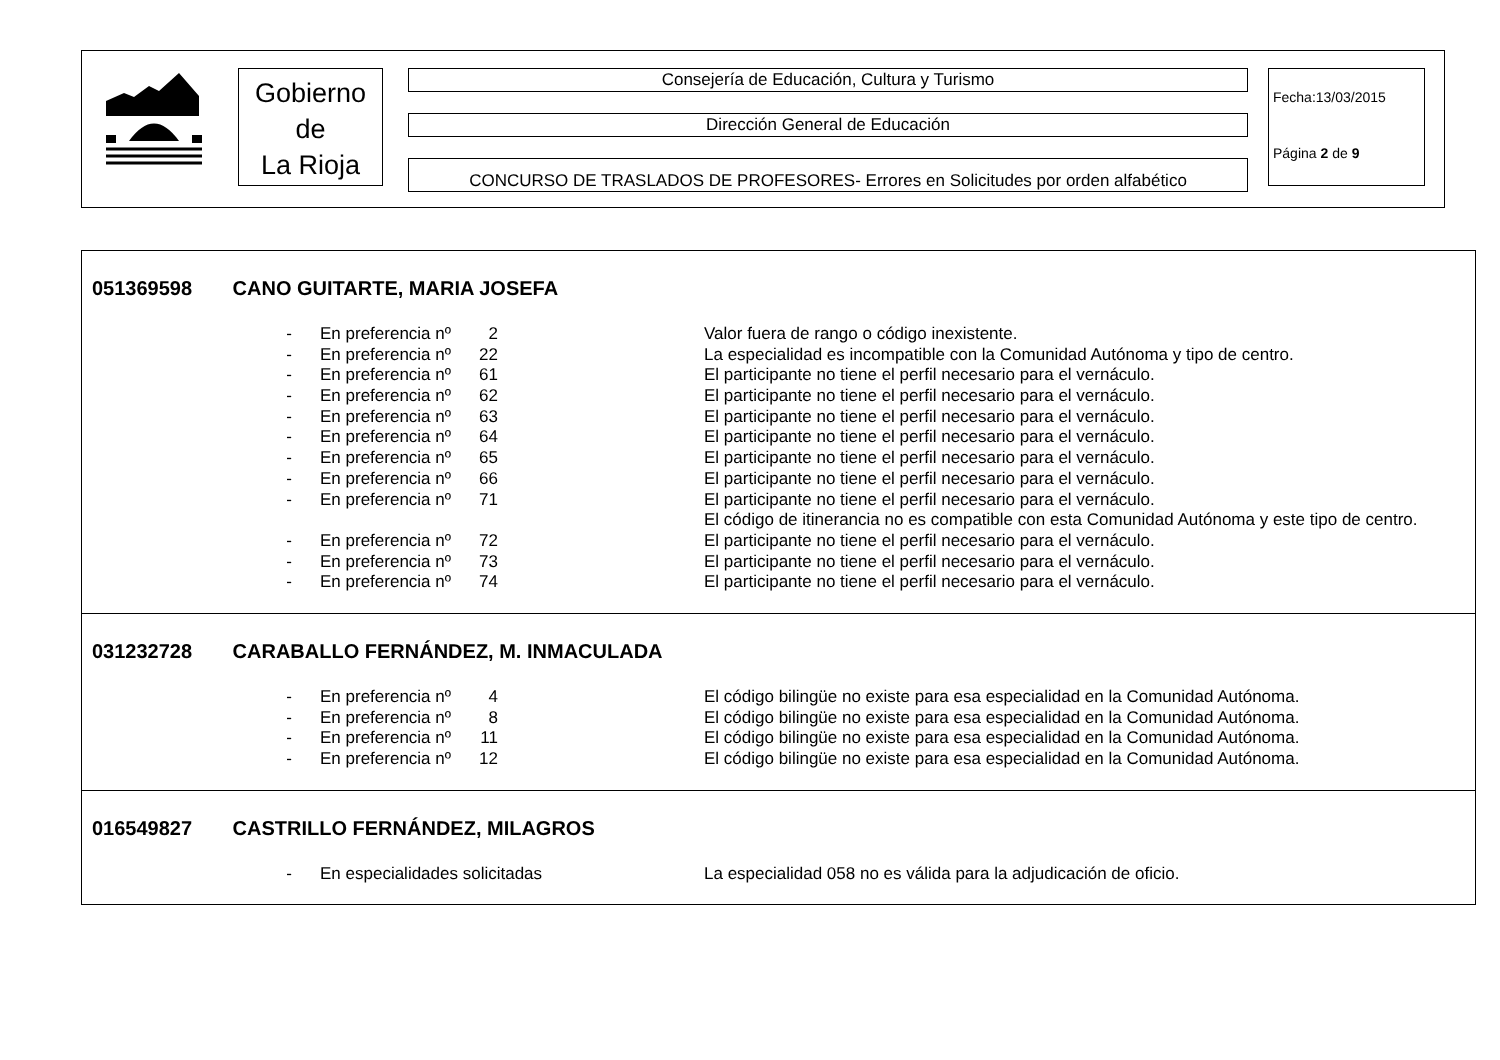Gobierno
de
La Rioja
Consejería de Educación, Cultura y Turismo
Dirección General de Educación
CONCURSO DE TRASLADOS DE PROFESORES- Errores en Solicitudes por orden alfabético
Fecha:13/03/2015
Página 2 de 9
051369598 CANO GUITARTE, MARIA JOSEFA
| - | En preferencia nº | 2 | | Valor fuera de rango o código inexistente. |
| - | En preferencia nº | 22 | | La especialidad es incompatible con la Comunidad Autónoma y tipo de centro. |
| - | En preferencia nº | 61 | | El participante no tiene el perfil necesario para el vernáculo. |
| - | En preferencia nº | 62 | | El participante no tiene el perfil necesario para el vernáculo. |
| - | En preferencia nº | 63 | | El participante no tiene el perfil necesario para el vernáculo. |
| - | En preferencia nº | 64 | | El participante no tiene el perfil necesario para el vernáculo. |
| - | En preferencia nº | 65 | | El participante no tiene el perfil necesario para el vernáculo. |
| - | En preferencia nº | 66 | | El participante no tiene el perfil necesario para el vernáculo. |
| - | En preferencia nº | 71 | | El participante no tiene el perfil necesario para el vernáculo. |
| | | | | El código de itinerancia no es compatible con esta Comunidad Autónoma y este tipo de centro. |
| - | En preferencia nº | 72 | | El participante no tiene el perfil necesario para el vernáculo. |
| - | En preferencia nº | 73 | | El participante no tiene el perfil necesario para el vernáculo. |
| - | En preferencia nº | 74 | | El participante no tiene el perfil necesario para el vernáculo. |
031232728 CARABALLO FERNÁNDEZ, M. INMACULADA
| - | En preferencia nº | 4 | | El código bilingüe no existe para esa especialidad en la Comunidad Autónoma. |
| - | En preferencia nº | 8 | | El código bilingüe no existe para esa especialidad en la Comunidad Autónoma. |
| - | En preferencia nº | 11 | | El código bilingüe no existe para esa especialidad en la Comunidad Autónoma. |
| - | En preferencia nº | 12 | | El código bilingüe no existe para esa especialidad en la Comunidad Autónoma. |
016549827 CASTRILLO FERNÁNDEZ, MILAGROS
| - | En especialidades solicitadas | La especialidad 058 no es válida para la adjudicación de oficio. |